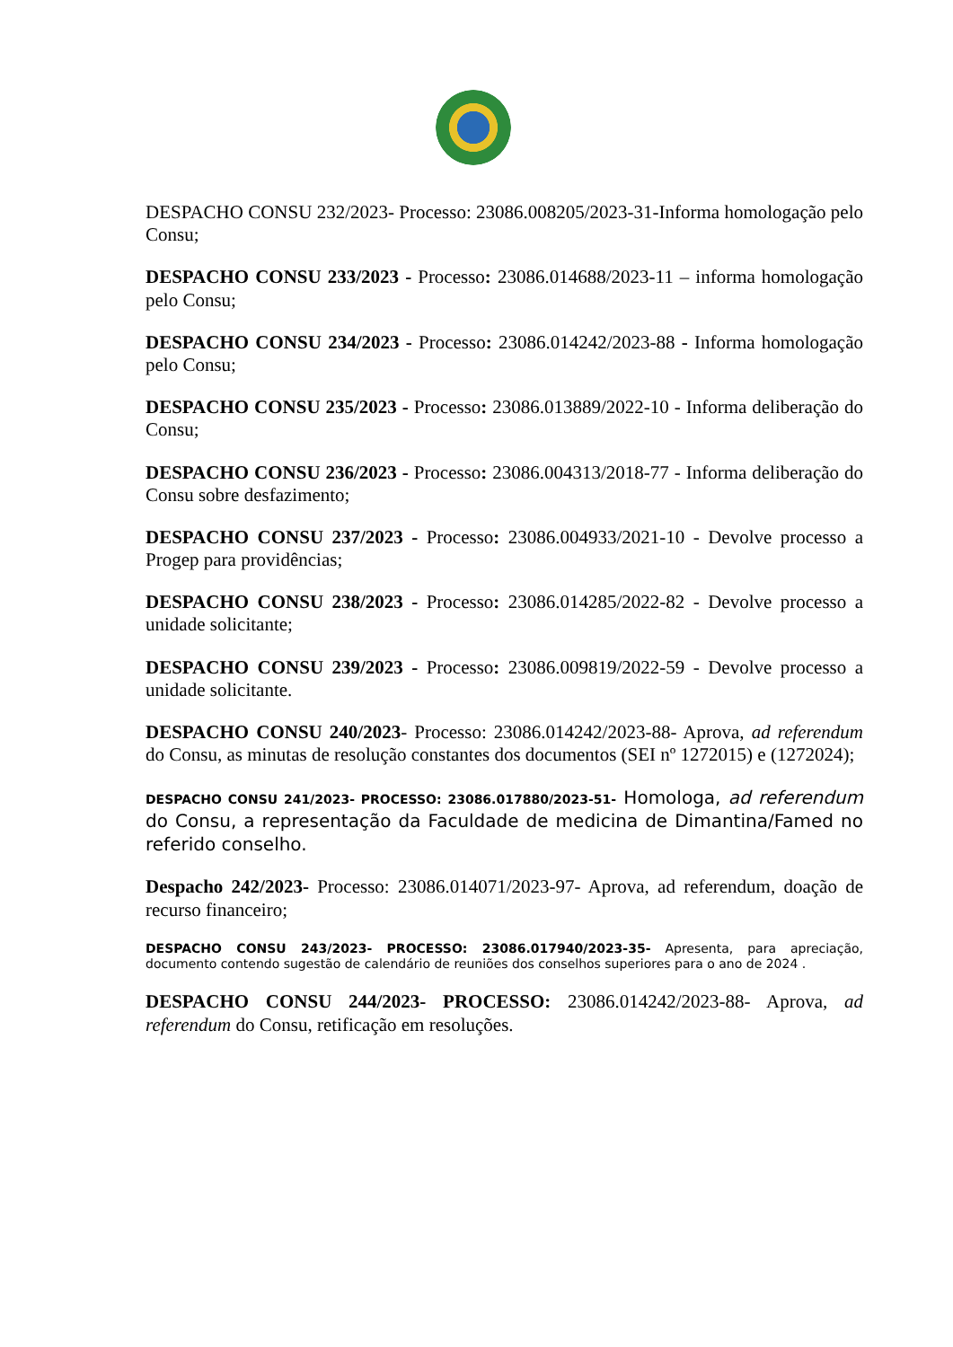DESPACHO CONSU 232/2023- Processo: 23086.008205/2023-31-Informa homologação pelo Consu;
DESPACHO CONSU 233/2023 - Processo: 23086.014688/2023-11 – informa homologação pelo Consu;
DESPACHO CONSU 234/2023 - Processo: 23086.014242/2023-88 - Informa homologação pelo Consu;
DESPACHO CONSU 235/2023 - Processo: 23086.013889/2022-10 - Informa deliberação do Consu;
DESPACHO CONSU 236/2023 - Processo: 23086.004313/2018-77 - Informa deliberação do Consu sobre desfazimento;
DESPACHO CONSU 237/2023 - Processo: 23086.004933/2021-10 - Devolve processo a Progep para providências;
DESPACHO CONSU 238/2023 - Processo: 23086.014285/2022-82 - Devolve processo a unidade solicitante;
DESPACHO CONSU 239/2023 - Processo: 23086.009819/2022-59 - Devolve processo a unidade solicitante.
DESPACHO CONSU 240/2023- Processo: 23086.014242/2023-88- Aprova, ad referendum do Consu, as minutas de resolução constantes dos documentos (SEI nº 1272015) e (1272024);
DESPACHO CONSU 241/2023- PROCESSO: 23086.017880/2023-51- Homologa, ad referendum do Consu, a representação da Faculdade de medicina de Dimantina/Famed no referido conselho.
Despacho 242/2023- Processo: 23086.014071/2023-97- Aprova, ad referendum, doação de recurso financeiro;
DESPACHO CONSU 243/2023- PROCESSO: 23086.017940/2023-35- Apresenta, para apreciação, documento contendo sugestão de calendário de reuniões dos conselhos superiores para o ano de 2024 .
DESPACHO CONSU 244/2023- PROCESSO: 23086.014242/2023-88- Aprova, ad referendum do Consu, retificação em resoluções.